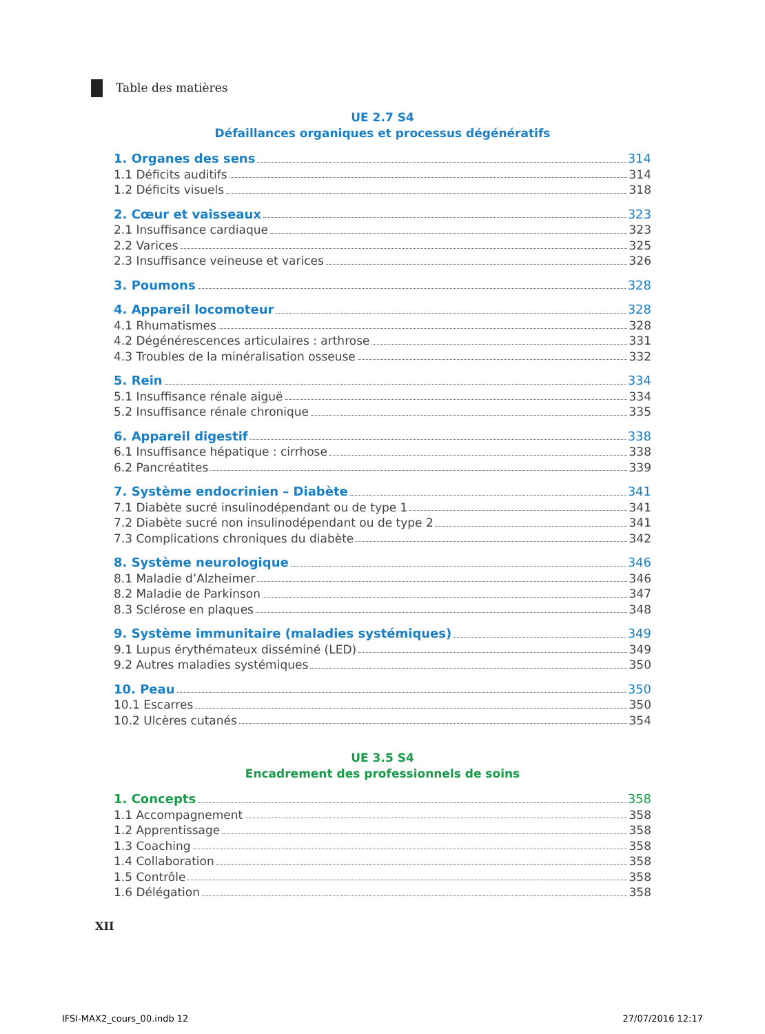Table des matières
UE 2.7 S4
Défaillances organiques et processus dégénératifs
1. Organes des sens 314
1.1 Déficits auditifs 314
1.2 Déficits visuels 318
2. Cœur et vaisseaux 323
2.1 Insuffisance cardiaque 323
2.2 Varices 325
2.3 Insuffisance veineuse et varices 326
3. Poumons 328
4. Appareil locomoteur 328
4.1 Rhumatismes 328
4.2 Dégénérescences articulaires : arthrose 331
4.3 Troubles de la minéralisation osseuse 332
5. Rein 334
5.1 Insuffisance rénale aiguë 334
5.2 Insuffisance rénale chronique 335
6. Appareil digestif 338
6.1 Insuffisance hépatique : cirrhose 338
6.2 Pancréatites 339
7. Système endocrinien – Diabète 341
7.1 Diabète sucré insulinodépendant ou de type 1 341
7.2 Diabète sucré non insulinodépendant ou de type 2 341
7.3 Complications chroniques du diabète 342
8. Système neurologique 346
8.1 Maladie d’Alzheimer 346
8.2 Maladie de Parkinson 347
8.3 Sclérose en plaques 348
9. Système immunitaire (maladies systémiques) 349
9.1 Lupus érythémateux disséminé (LED) 349
9.2 Autres maladies systémiques 350
10. Peau 350
10.1 Escarres 350
10.2 Ulcères cutanés 354
UE 3.5 S4
Encadrement des professionnels de soins
1. Concepts 358
1.1 Accompagnement 358
1.2 Apprentissage 358
1.3 Coaching 358
1.4 Collaboration 358
1.5 Contrôle 358
1.6 Délégation 358
XII
IFSI-MAX2_cours_00.indb 12 27/07/2016 12:17